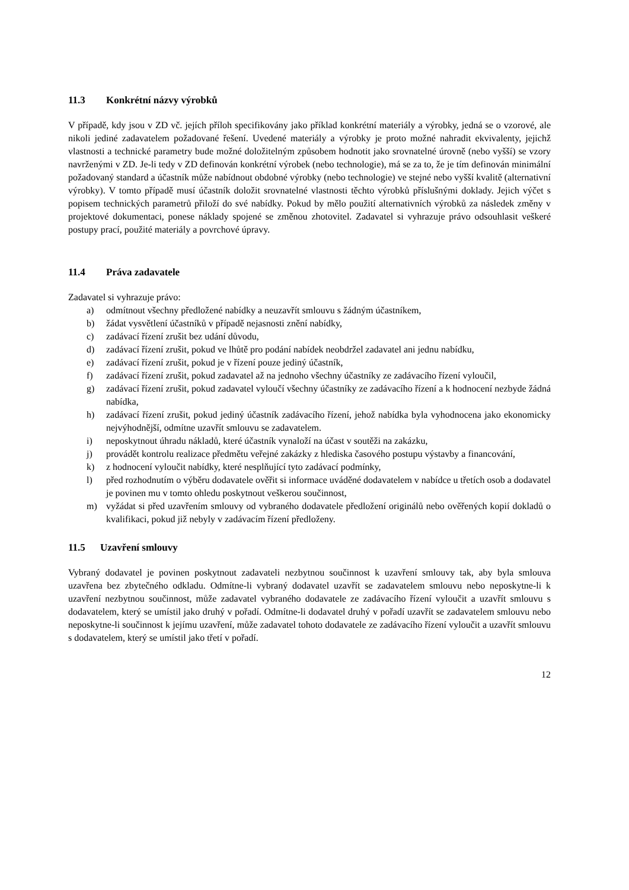11.3 Konkrétní názvy výrobků
V případě, kdy jsou v ZD vč. jejích příloh specifikovány jako příklad konkrétní materiály a výrobky, jedná se o vzorové, ale nikoli jediné zadavatelem požadované řešení. Uvedené materiály a výrobky je proto možné nahradit ekvivalenty, jejichž vlastnosti a technické parametry bude možné doložitelným způsobem hodnotit jako srovnatelné úrovně (nebo vyšší) se vzory navrženými v ZD. Je-li tedy v ZD definován konkrétní výrobek (nebo technologie), má se za to, že je tím definován minimální požadovaný standard a účastník může nabídnout obdobné výrobky (nebo technologie) ve stejné nebo vyšší kvalitě (alternativní výrobky). V tomto případě musí účastník doložit srovnatelné vlastnosti těchto výrobků příslušnými doklady. Jejich výčet s popisem technických parametrů přiloží do své nabídky. Pokud by mělo použití alternativních výrobků za následek změny v projektové dokumentaci, ponese náklady spojené se změnou zhotovitel. Zadavatel si vyhrazuje právo odsouhlasit veškeré postupy prací, použité materiály a povrchové úpravy.
11.4 Práva zadavatele
Zadavatel si vyhrazuje právo:
a) odmítnout všechny předložené nabídky a neuzavřít smlouvu s žádným účastníkem,
b) žádat vysvětlení účastníků v případě nejasnosti znění nabídky,
c) zadávací řízení zrušit bez udání důvodu,
d) zadávací řízení zrušit, pokud ve lhůtě pro podání nabídek neobdržel zadavatel ani jednu nabídku,
e) zadávací řízení zrušit, pokud je v řízení pouze jediný účastník,
f) zadávací řízení zrušit, pokud zadavatel až na jednoho všechny účastníky ze zadávacího řízení vyloučil,
g) zadávací řízení zrušit, pokud zadavatel vyloučí všechny účastníky ze zadávacího řízení a k hodnocení nezbyde žádná nabídka,
h) zadávací řízení zrušit, pokud jediný účastník zadávacího řízení, jehož nabídka byla vyhodnocena jako ekonomicky nejvýhodnější, odmítne uzavřít smlouvu se zadavatelem.
i) neposkytnout úhradu nákladů, které účastník vynaloží na účast v soutěži na zakázku,
j) provádět kontrolu realizace předmětu veřejné zakázky z hlediska časového postupu výstavby a financování,
k) z hodnocení vyloučit nabídky, které nesplňující tyto zadávací podmínky,
l) před rozhodnutím o výběru dodavatele ověřit si informace uváděné dodavatelem v nabídce u třetích osob a dodavatel je povinen mu v tomto ohledu poskytnout veškerou součinnost,
m) vyžádat si před uzavřením smlouvy od vybraného dodavatele předložení originálů nebo ověřených kopií dokladů o kvalifikaci, pokud již nebyly v zadávacím řízení předloženy.
11.5 Uzavření smlouvy
Vybraný dodavatel je povinen poskytnout zadavateli nezbytnou součinnost k uzavření smlouvy tak, aby byla smlouva uzavřena bez zbytečného odkladu. Odmítne-li vybraný dodavatel uzavřít se zadavatelem smlouvu nebo neposkytne-li k uzavření nezbytnou součinnost, může zadavatel vybraného dodavatele ze zadávacího řízení vyloučit a uzavřít smlouvu s dodavatelem, který se umístil jako druhý v pořadí. Odmítne-li dodavatel druhý v pořadí uzavřít se zadavatelem smlouvu nebo neposkytne-li součinnost k jejímu uzavření, může zadavatel tohoto dodavatele ze zadávacího řízení vyloučit a uzavřít smlouvu s dodavatelem, který se umístil jako třetí v pořadí.
12